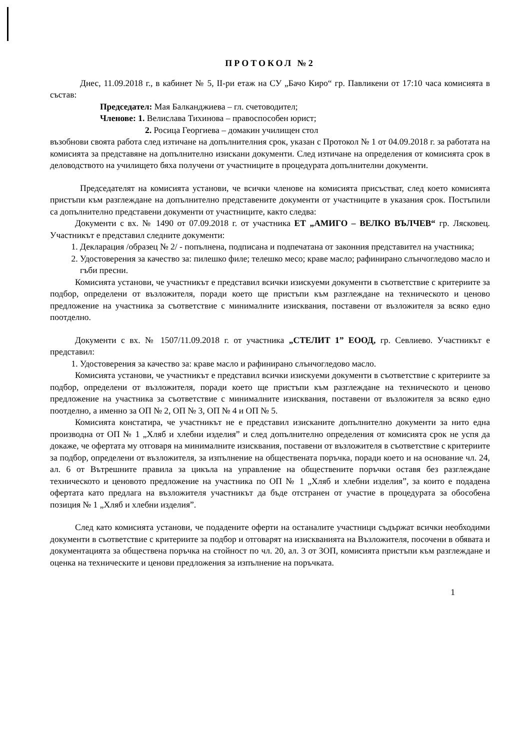ПРОТОКОЛ №2
Днес, 11.09.2018 г., в кабинет № 5, II-ри етаж на СУ „Бачо Киро“ гр. Павликени от 17:10 часа комисията в състав:
Председател: Мая Балканджиева – гл. счетоводител;
Членове: 1. Велислава Тихинова – правоспособен юрист;
2. Росица Георгиева – домакин училищен стол
възобнови своята работа след изтичане на допълнителния срок, указан с Протокол № 1 от 04.09.2018 г. за работата на комисията за представяне на допълнително изискани документи. След изтичане на определения от комисията срок в деловодството на училището бяха получени от участниците в процедурата допълнителни документи.
Председателят на комисията установи, че всички членове на комисията присъстват, след което комисията пристъпи към разглеждане на допълнително представените документи от участниците в указания срок. Постъпили са допълнително представени документи от участниците, както следва:
Документи с вх. № 1490 от 07.09.2018 г. от участника ЕТ „АМИГО – ВЕЛКО ВЪЛЧЕВ“ гр. Лясковец. Участникът е представил следните документи:
1. Декларация /образец № 2/ - попълнена, подписана и подпечатана от законния представител на участника;
2. Удостоверения за качество за: пилешко филе; телешко месо; краве масло; рафинирано слънчогледово масло и гъби пресни.
Комисията установи, че участникът е представил всички изискуеми документи в съответствие с критериите за подбор, определени от възложителя, поради което ще пристъпи към разглеждане на техническото и ценово предложение на участника за съответствие с минималните изисквания, поставени от възложителя за всяко едно поотделно.
Документи с вх. № 1507/11.09.2018 г. от участника „СТЕЛИТ 1” ЕООД, гр. Севлиево. Участникът е представил:
1. Удостоверения за качество за: краве масло и рафинирано слънчогледово масло.
Комисията установи, че участникът е представил всички изискуеми документи в съответствие с критериите за подбор, определени от възложителя, поради което ще пристъпи към разглеждане на техническото и ценово предложение на участника за съответствие с минималните изисквания, поставени от възложителя за всяко едно поотделно, а именно за ОП № 2, ОП № 3, ОП № 4 и ОП № 5.
Комисията констатира, че участникът не е представил изисканите допълнително документи за нито една производна от ОП № 1 „Хляб и хлебни изделия” и след допълнително определения от комисията срок не успя да докаже, че офертата му отговаря на минималните изисквания, поставени от възложителя в съответствие с критериите за подбор, определени от възложителя, за изпълнение на обществената поръчка, поради което и на основание чл. 24, ал. 6 от Вътрешните правила за цикъла на управление на обществените поръчки оставя без разглеждане техническото и ценовото предложение на участника по ОП № 1 „Хляб и хлебни изделия”, за които е подадена офертата като предлага на възложителя участникът да бъде отстранен от участие в процедурата за обособена позиция № 1 „Хляб и хлебни изделия”.
След като комисията установи, че подадените оферти на останалите участници съдържат всички необходими документи в съответствие с критериите за подбор и отговарят на изискванията на Възложителя, посочени в обявата и документацията за обществена поръчка на стойност по чл. 20, ал. 3 от ЗОП, комисията пристъпи към разглеждане и оценка на техническите и ценови предложения за изпълнение на поръчката.
1